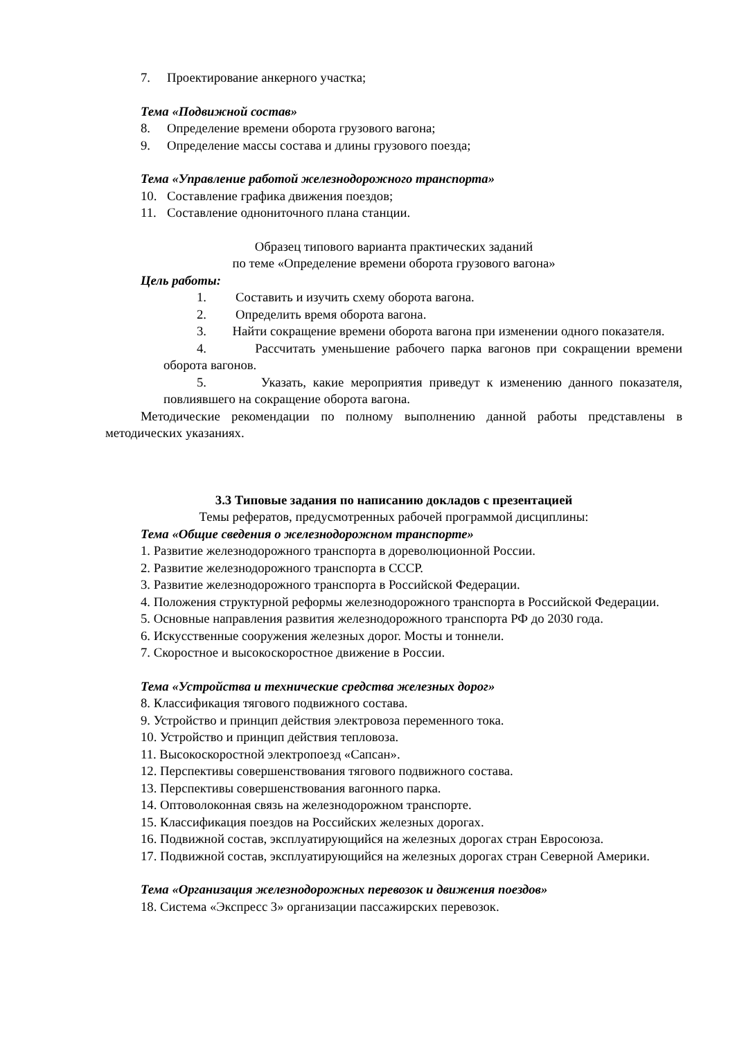7. Проектирование анкерного участка;
Тема «Подвижной состав»
8. Определение времени оборота грузового вагона;
9. Определение массы состава и длины грузового поезда;
Тема «Управление работой железнодорожного транспорта»
10. Составление графика движения поездов;
11. Составление однониточного плана станции.
Образец типового варианта практических заданий
по теме «Определение времени оборота грузового вагона»
Цель работы:
1. Составить и изучить схему оборота вагона.
2. Определить время оборота вагона.
3. Найти сокращение времени оборота вагона при изменении одного показателя.
4. Рассчитать уменьшение рабочего парка вагонов при сокращении времени оборота вагонов.
5. Указать, какие мероприятия приведут к изменению данного показателя, повлиявшего на сокращение оборота вагона.
Методические рекомендации по полному выполнению данной работы представлены в методических указаниях.
3.3 Типовые задания по написанию докладов с презентацией
Темы рефератов, предусмотренных рабочей программой дисциплины:
Тема «Общие сведения о железнодорожном транспорте»
1. Развитие железнодорожного транспорта в дореволюционной России.
2. Развитие железнодорожного транспорта в СССР.
3. Развитие железнодорожного транспорта в Российской Федерации.
4. Положения структурной реформы железнодорожного транспорта в Российской Федерации.
5. Основные направления развития железнодорожного транспорта РФ до 2030 года.
6. Искусственные сооружения железных дорог. Мосты и тоннели.
7. Скоростное и высокоскоростное движение в России.
Тема «Устройства и технические средства железных дорог»
8. Классификация тягового подвижного состава.
9. Устройство и принцип действия электровоза переменного тока.
10. Устройство и принцип действия тепловоза.
11. Высокоскоростной электропоезд «Сапсан».
12. Перспективы совершенствования тягового подвижного состава.
13. Перспективы совершенствования вагонного парка.
14. Оптоволоконная связь на железнодорожном транспорте.
15. Классификация поездов на Российских железных дорогах.
16. Подвижной состав, эксплуатирующийся на железных дорогах стран Евросоюза.
17. Подвижной состав, эксплуатирующийся на железных дорогах стран Северной Америки.
Тема «Организация железнодорожных перевозок и движения поездов»
18. Система «Экспресс 3» организации пассажирских перевозок.